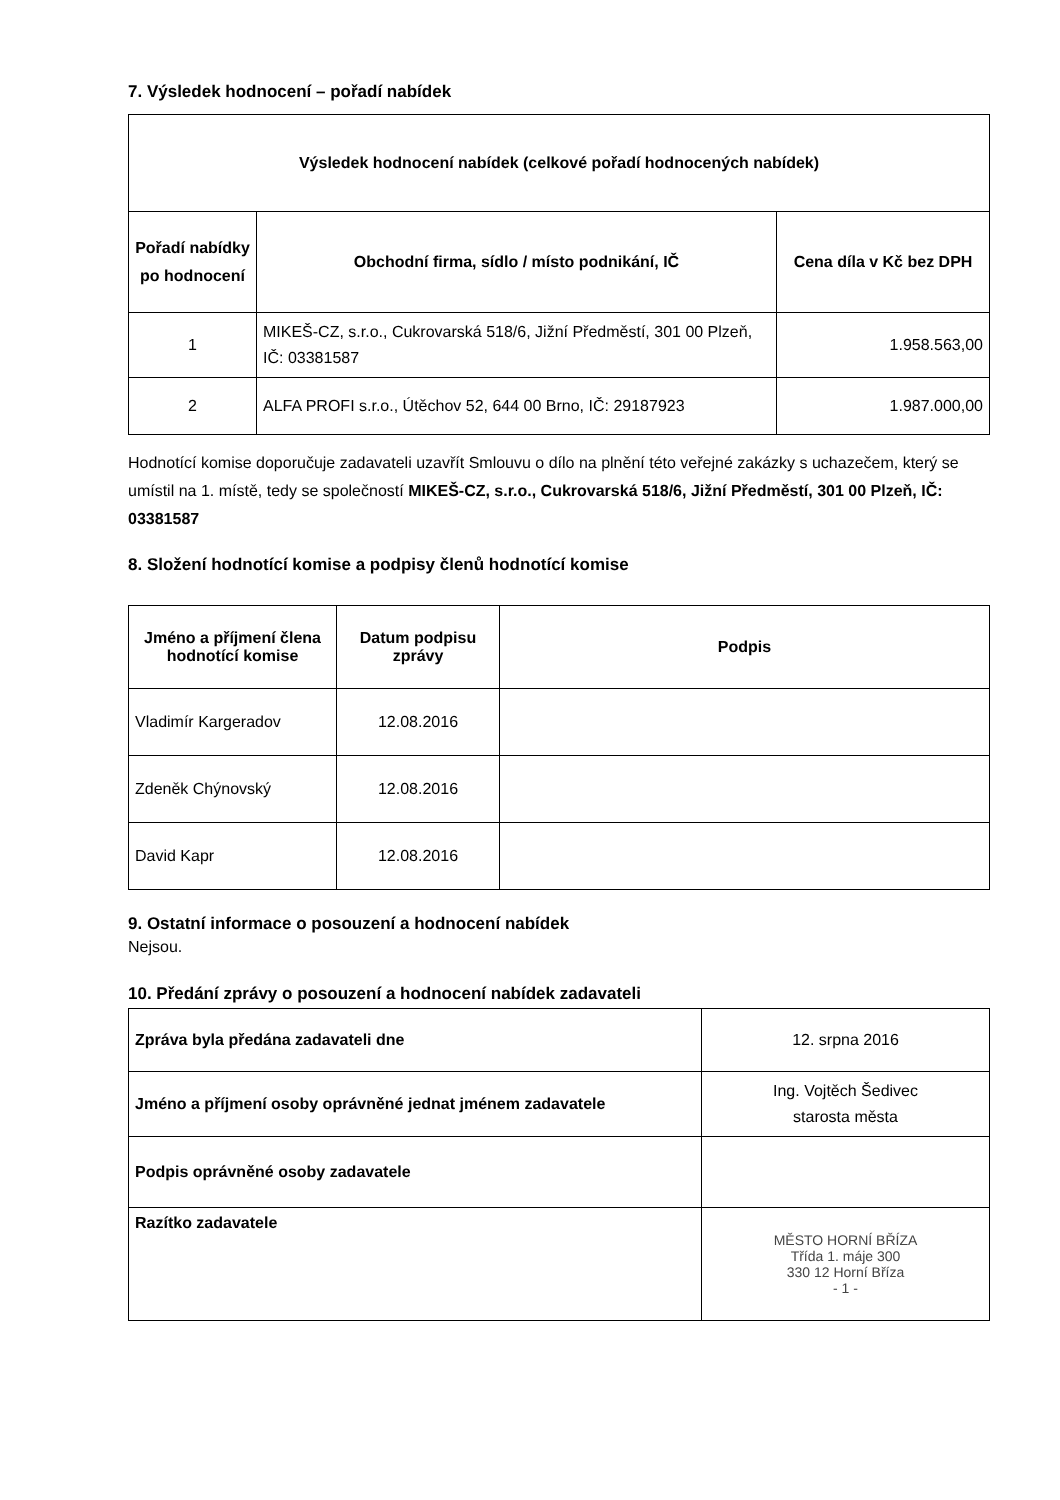7. Výsledek hodnocení – pořadí nabídek
| Výsledek hodnocení nabídek (celkové pořadí hodnocených nabídek) | | |
| --- | --- | --- |
| Pořadí nabídky po hodnocení | Obchodní firma, sídlo / místo podnikání, IČ | Cena díla v Kč bez DPH |
| 1 | MIKEŠ-CZ, s.r.o., Cukrovarská 518/6, Jižní Předměstí, 301 00 Plzeň, IČ: 03381587 | 1.958.563,00 |
| 2 | ALFA PROFI s.r.o., Útěchov 52, 644 00 Brno, IČ: 29187923 | 1.987.000,00 |
Hodnotící komise doporučuje zadavateli uzavřít Smlouvu o dílo na plnění této veřejné zakázky s uchazečem, který se umístil na 1. místě, tedy se společností MIKEŠ-CZ, s.r.o., Cukrovarská 518/6, Jižní Předměstí, 301 00 Plzeň, IČ: 03381587
8. Složení hodnotící komise a podpisy členů hodnotící komise
| Jméno a příjmení člena hodnotící komise | Datum podpisu zprávy | Podpis |
| --- | --- | --- |
| Vladimír Kargeradov | 12.08.2016 | |
| Zdeněk Chýnovský | 12.08.2016 | |
| David Kapr | 12.08.2016 | |
9. Ostatní informace o posouzení a hodnocení nabídek
Nejsou.
10. Předání zprávy o posouzení a hodnocení nabídek zadavateli
| Zpráva byla předána zadavateli dne | 12. srpna 2016 |
| Jméno a příjmení osoby oprávněné jednat jménem zadavatele | Ing. Vojtěch Šedivec starosta města |
| Podpis oprávněné osoby zadavatele | |
| Razítko zadavatele | MĚSTO HORNÍ BŘÍZA Třída 1. máje 300 330 12 Horní Bříza - 1 - |